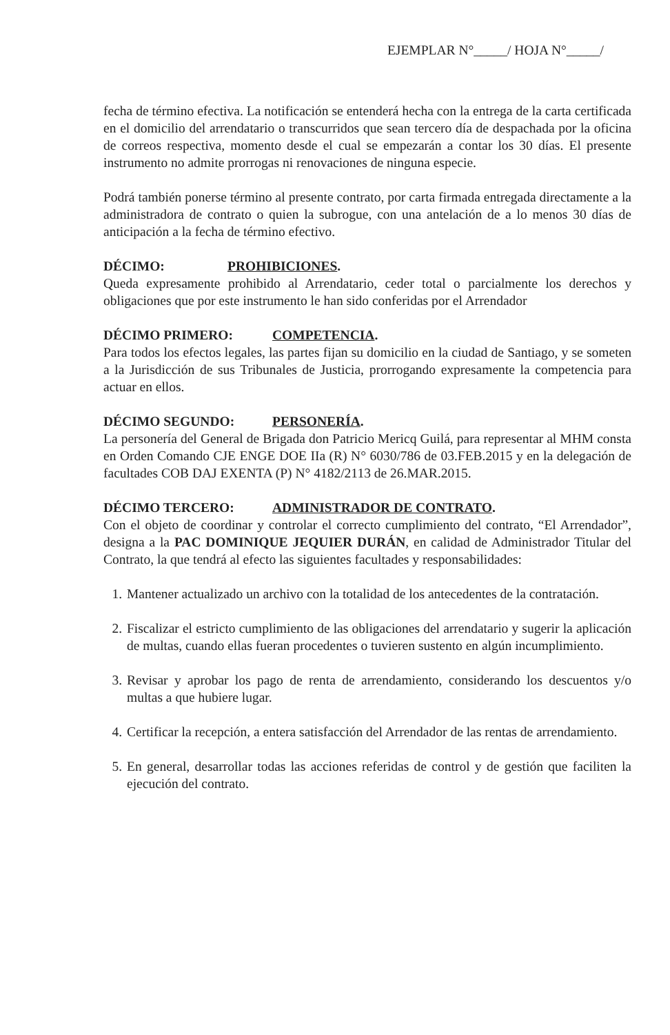EJEMPLAR N°_____/ HOJA N°_____/
fecha de término efectiva. La notificación se entenderá hecha con la entrega de la carta certificada en el domicilio del arrendatario o transcurridos que sean tercero día de despachada por la oficina de correos respectiva, momento desde el cual se empezarán a contar los 30 días. El presente instrumento no admite prorrogas ni renovaciones de ninguna especie.
Podrá también ponerse término al presente contrato, por carta firmada entregada directamente a la administradora de contrato o quien la subrogue, con una antelación de a lo menos 30 días de anticipación a la fecha de término efectivo.
DÉCIMO: PROHIBICIONES.
Queda expresamente prohibido al Arrendatario, ceder total o parcialmente los derechos y obligaciones que por este instrumento le han sido conferidas por el Arrendador
DÉCIMO PRIMERO: COMPETENCIA.
Para todos los efectos legales, las partes fijan su domicilio en la ciudad de Santiago, y se someten a la Jurisdicción de sus Tribunales de Justicia, prorrogando expresamente la competencia para actuar en ellos.
DÉCIMO SEGUNDO: PERSONERÍA.
La personería del General de Brigada don Patricio Mericq Guilá, para representar al MHM consta en Orden Comando CJE ENGE DOE IIa (R) N° 6030/786 de 03.FEB.2015 y en la delegación de facultades COB DAJ EXENTA (P) N° 4182/2113 de 26.MAR.2015.
DÉCIMO TERCERO: ADMINISTRADOR DE CONTRATO.
Con el objeto de coordinar y controlar el correcto cumplimiento del contrato, “El Arrendador”, designa a la PAC DOMINIQUE JEQUIER DURÁN, en calidad de Administrador Titular del Contrato, la que tendrá al efecto las siguientes facultades y responsabilidades:
1. Mantener actualizado un archivo con la totalidad de los antecedentes de la contratación.
2. Fiscalizar el estricto cumplimiento de las obligaciones del arrendatario y sugerir la aplicación de multas, cuando ellas fueran procedentes o tuvieren sustento en algún incumplimiento.
3. Revisar y aprobar los pago de renta de arrendamiento, considerando los descuentos y/o multas a que hubiere lugar.
4. Certificar la recepción, a entera satisfacción del Arrendador de las rentas de arrendamiento.
5. En general, desarrollar todas las acciones referidas de control y de gestión que faciliten la ejecución del contrato.